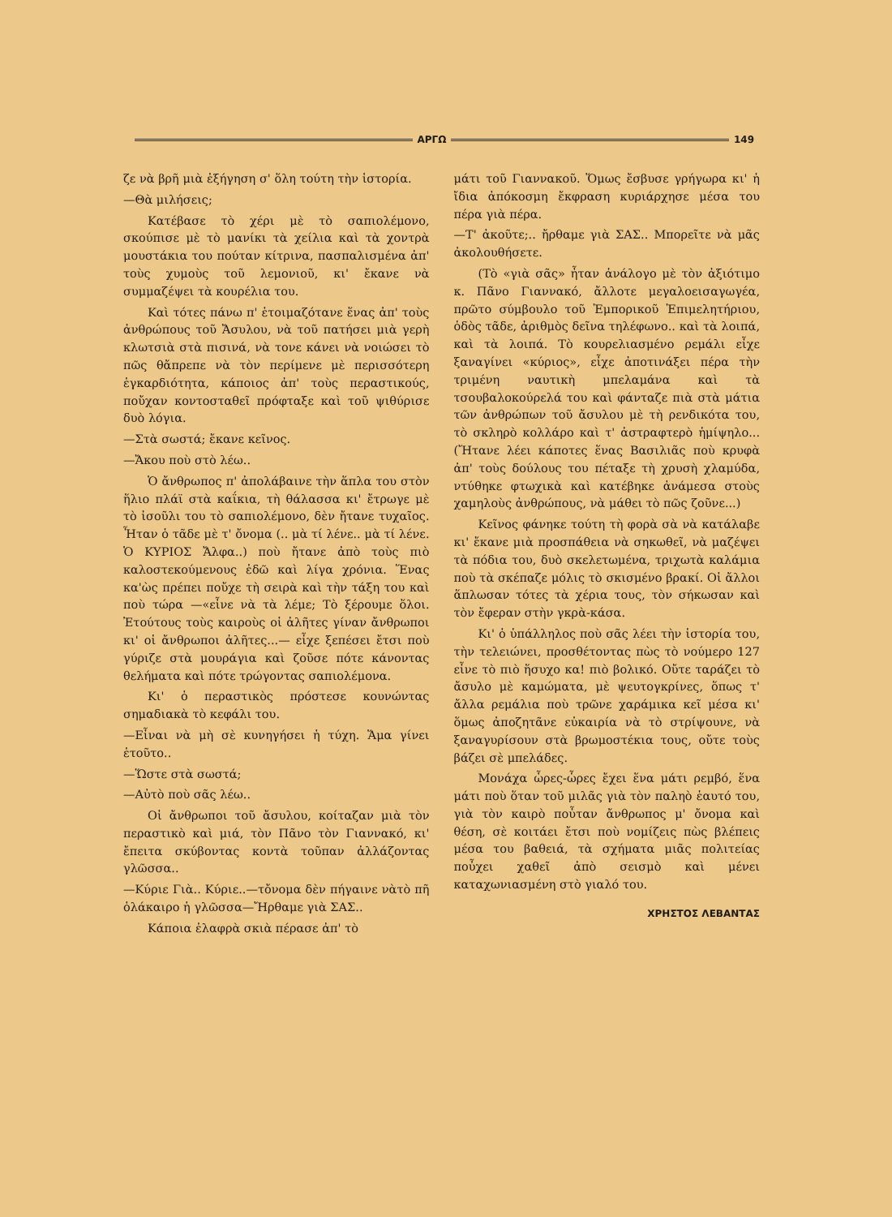ΑΡΓΩ 149
ζε νὰ βρῆ μιὰ ἐξήγηση σ' ὅλη τούτη τὴν ἱστορία.
—Θὰ μιλήσεις;
Κατέβασε τὸ χέρι μὲ τὸ σαπιολέμονο, σκούπισε μὲ τὸ μανίκι τὰ χείλια καὶ τὰ χοντρὰ μουστάκια του πούταν κίτρινα, πασπαλισμένα ἀπ' τοὺς χυμοὺς τοῦ λεμονιοῦ, κι' ἔκανε νὰ συμμαζέψει τὰ κουρέλια του.
Καὶ τότες πάνω π' ἑτοιμαζότανε ἕνας ἀπ' τοὺς ἀνθρώπους τοῦ Ἄσυλου, νὰ τοῦ πατήσει μιὰ γερὴ κλωτσιὰ στὰ πισινά, νὰ τονε κάνει νὰ νοιώσει τὸ πῶς θἄπρεπε νὰ τὸν περίμενε μὲ περισσότερη ἐγκαρδιότητα, κάποιος ἀπ' τοὺς περαστικούς, ποὔχαν κοντοσταθεῖ πρόφταξε καὶ τοῦ ψιθύρισε δυὸ λόγια.
—Στὰ σωστά; ἔκανε κεῖνος.
—Ἄκου ποὺ στὸ λέω..
Ὁ ἄνθρωπος π' ἀπολάβαινε τὴν ἅπλα του στὸν ἥλιο πλάϊ στὰ καΐκια, τὴ θάλασσα κι' ἔτρωγε μὲ τὸ ἰσοῦλι του τὸ σαπιολέμονο, δὲν ἤτανε τυχαῖος. Ἦταν ὁ τᾶδε μὲ τ' ὄνομα (.. μὰ τί λένε.. μὰ τί λένε. Ὁ ΚΥΡΙΟΣ Ἄλφα..) ποὺ ἤτανε ἀπὸ τοὺς πιὸ καλοστεκούμενους ἐδῶ καὶ λίγα χρόνια. Ἕνας κα'ὼς πρέπει ποὔχε τὴ σειρὰ καὶ τὴν τάξη του καὶ ποὺ τώρα —«εἶνε νὰ τὰ λέμε; Τὸ ξέρουμε ὅλοι. Ἐτούτους τοὺς καιροὺς οἱ ἀλῆτες γίναν ἄνθρωποι κι' οἱ ἄνθρωποι ἀλῆτες...— εἶχε ξεπέσει ἔτσι ποὺ γύριζε στὰ μουράγια καὶ ζοῦσε πότε κάνοντας θελήματα καὶ πότε τρώγοντας σαπιολέμονα.
Κι' ὁ περαστικὸς πρόστεσε κουνώντας σημαδιακὰ τὸ κεφάλι του.
—Εἶναι νὰ μὴ σὲ κυνηγήσει ἡ τύχη. Ἅμα γίνει ἐτοῦτο..
—Ὥστε στὰ σωστά;
—Αὐτὸ ποὺ σᾶς λέω..
Οἱ ἄνθρωποι τοῦ ἄσυλου, κοίταζαν μιὰ τὸν περαστικὸ καὶ μιά, τὸν Πᾶνο τὸν Γιαννακό, κι' ἔπειτα σκύβοντας κοντὰ τοῦπαν ἀλλάζοντας γλῶσσα..
—Κύριε Γιὰ.. Κύριε..—τὄνομα δὲν πήγαινε νὰτὸ πῆ ὁλάκαιρο ἡ γλῶσσα—Ἤρθαμε γιὰ ΣΑΣ..
Κάποια ἐλαφρὰ σκιὰ πέρασε ἀπ' τὸ
μάτι τοῦ Γιαννακοῦ. Ὅμως ἔσβυσε γρήγωρα κι' ἡ ἴδια ἀπόκοσμη ἔκφραση κυριάρχησε μέσα του πέρα γιὰ πέρα.
—Τ' ἀκοῦτε;.. ἤρθαμε γιὰ ΣΑΣ.. Μπορεῖτε νὰ μᾶς ἀκολουθήσετε.
(Τὸ «γιὰ σᾶς» ἦταν ἀνάλογο μὲ τὸν ἀξιότιμο κ. Πᾶνο Γιαννακό, ἄλλοτε μεγαλοεισαγωγέα, πρῶτο σύμβουλο τοῦ Ἐμπορικοῦ Ἐπιμελητήριου, ὁδὸς τᾶδε, ἀριθμὸς δεῖνα τηλέφωνο.. καὶ τὰ λοιπά, καὶ τὰ λοιπά. Τὸ κουρελιασμένο ρεμάλι εἶχε ξαναγίνει «κύριος», εἶχε ἀποτινάξει πέρα τὴν τριμένη ναυτικὴ μπελαμάνα καὶ τὰ τσουβαλοκούρελά του καὶ φάνταζε πιὰ στὰ μάτια τῶν ἀνθρώπων τοῦ ἄσυλου μὲ τὴ ρενδικότα του, τὸ σκληρὸ κολλάρο καὶ τ' ἀστραφτερὸ ἡμίψηλο... (Ἤτανε λέει κάποτες ἕνας Βασιλιᾶς ποὺ κρυφὰ ἀπ' τοὺς δούλους του πέταξε τὴ χρυσὴ χλαμύδα, ντύθηκε φτωχικὰ καὶ κατέβηκε ἀνάμεσα στοὺς χαμηλοὺς ἀνθρώπους, νὰ μάθει τὸ πῶς ζοῦνε...)
Κεῖνος φάνηκε τούτη τὴ φορὰ σὰ νὰ κατάλαβε κι' ἔκανε μιὰ προσπάθεια νὰ σηκωθεῖ, νὰ μαζέψει τὰ πόδια του, δυὸ σκελετωμένα, τριχωτὰ καλάμια ποὺ τὰ σκέπαζε μόλις τὸ σκισμένο βρακί. Οἱ ἄλλοι ἅπλωσαν τότες τὰ χέρια τους, τὸν σήκωσαν καὶ τὸν ἔφεραν στὴν γκρὰ-κάσα.
Κι' ὁ ὑπάλληλος ποὺ σᾶς λέει τὴν ἱστορία του, τὴν τελειώνει, προσθέτοντας πὼς τὸ νούμερο 127 εἶνε τὸ πιὸ ἥσυχο κα! πιὸ βολικό. Οὔτε ταράζει τὸ ἄσυλο μὲ καμώματα, μὲ ψευτογκρίνες, ὅπως τ' ἄλλα ρεμάλια ποὺ τρῶνε χαράμικα κεῖ μέσα κι' ὅμως ἀποζητᾶνε εὐκαιρία νὰ τὸ στρίψουνε, νὰ ξαναγυρίσουν στὰ βρωμοστέκια τους, οὔτε τοὺς βάζει σὲ μπελάδες.
Μονάχα ὧρες-ὧρες ἔχει ἕνα μάτι ρεμβό, ἕνα μάτι ποὺ ὅταν τοῦ μιλᾶς γιὰ τὸν παληὸ ἑαυτό του, γιὰ τὸν καιρὸ ποὖταν ἄνθρωπος μ' ὄνομα καὶ θέση, σὲ κοιτάει ἔτσι ποὺ νομίζεις πὼς βλέπεις μέσα του βαθειά, τὰ σχήματα μιᾶς πολιτείας ποὖχει χαθεῖ ἀπὸ σεισμὸ καὶ μένει καταχωνιασμένη στὸ γιαλό του.
ΧΡΗΣΤΟΣ ΛΕΒΑΝΤΑΣ